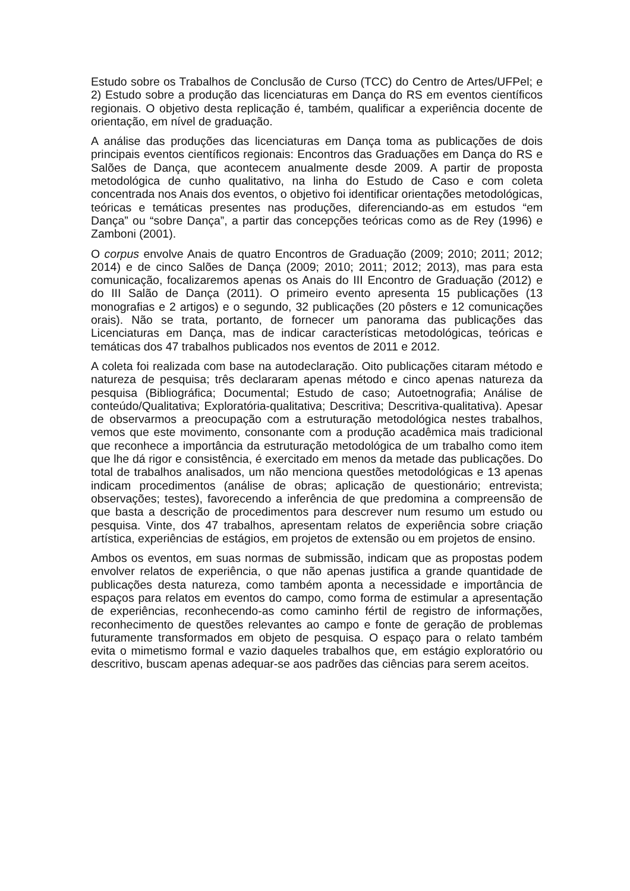Estudo sobre os Trabalhos de Conclusão de Curso (TCC) do Centro de Artes/UFPel; e 2) Estudo sobre a produção das licenciaturas em Dança do RS em eventos científicos regionais. O objetivo desta replicação é, também, qualificar a experiência docente de orientação, em nível de graduação.
A análise das produções das licenciaturas em Dança toma as publicações de dois principais eventos científicos regionais: Encontros das Graduações em Dança do RS e Salões de Dança, que acontecem anualmente desde 2009. A partir de proposta metodológica de cunho qualitativo, na linha do Estudo de Caso e com coleta concentrada nos Anais dos eventos, o objetivo foi identificar orientações metodológicas, teóricas e temáticas presentes nas produções, diferenciando-as em estudos “em Dança” ou “sobre Dança”, a partir das concepções teóricas como as de Rey (1996) e Zamboni (2001).
O corpus envolve Anais de quatro Encontros de Graduação (2009; 2010; 2011; 2012; 2014) e de cinco Salões de Dança (2009; 2010; 2011; 2012; 2013), mas para esta comunicação, focalizaremos apenas os Anais do III Encontro de Graduação (2012) e do III Salão de Dança (2011). O primeiro evento apresenta 15 publicações (13 monografias e 2 artigos) e o segundo, 32 publicações (20 pôsters e 12 comunicações orais). Não se trata, portanto, de fornecer um panorama das publicações das Licenciaturas em Dança, mas de indicar características metodológicas, teóricas e temáticas dos 47 trabalhos publicados nos eventos de 2011 e 2012.
A coleta foi realizada com base na autodeclaração. Oito publicações citaram método e natureza de pesquisa; três declararam apenas método e cinco apenas natureza da pesquisa (Bibliográfica; Documental; Estudo de caso; Autoetnografia; Análise de conteúdo/Qualitativa; Exploratória-qualitativa; Descritiva; Descritiva-qualitativa). Apesar de observarmos a preocupação com a estruturação metodológica nestes trabalhos, vemos que este movimento, consonante com a produção acadêmica mais tradicional que reconhece a importância da estruturação metodológica de um trabalho como item que lhe dá rigor e consistência, é exercitado em menos da metade das publicações. Do total de trabalhos analisados, um não menciona questões metodológicas e 13 apenas indicam procedimentos (análise de obras; aplicação de questionário; entrevista; observações; testes), favorecendo a inferência de que predomina a compreensão de que basta a descrição de procedimentos para descrever num resumo um estudo ou pesquisa. Vinte, dos 47 trabalhos, apresentam relatos de experiência sobre criação artística, experiências de estágios, em projetos de extensão ou em projetos de ensino.
Ambos os eventos, em suas normas de submissão, indicam que as propostas podem envolver relatos de experiência, o que não apenas justifica a grande quantidade de publicações desta natureza, como também aponta a necessidade e importância de espaços para relatos em eventos do campo, como forma de estimular a apresentação de experiências, reconhecendo-as como caminho fértil de registro de informações, reconhecimento de questões relevantes ao campo e fonte de geração de problemas futuramente transformados em objeto de pesquisa. O espaço para o relato também evita o mimetismo formal e vazio daqueles trabalhos que, em estágio exploratório ou descritivo, buscam apenas adequar-se aos padrões das ciências para serem aceitos.